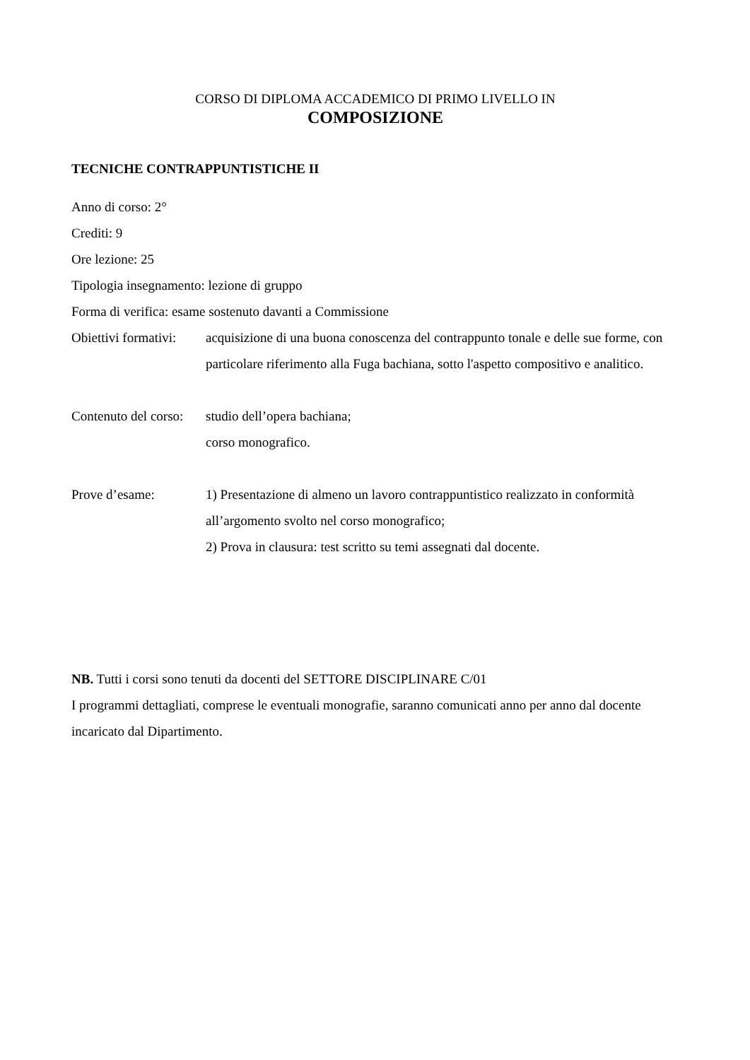CORSO DI DIPLOMA ACCADEMICO DI PRIMO LIVELLO IN
COMPOSIZIONE
TECNICHE CONTRAPPUNTISTICHE II
Anno di corso: 2°
Crediti: 9
Ore lezione: 25
Tipologia insegnamento: lezione di gruppo
Forma di verifica: esame sostenuto davanti a Commissione
Obiettivi formativi:
acquisizione di una buona conoscenza del contrappunto tonale e delle sue forme, con particolare riferimento alla Fuga bachiana, sotto l'aspetto compositivo e analitico.
Contenuto del corso:
studio dell’opera bachiana;
corso monografico.
Prove d’esame: 1) Presentazione di almeno un lavoro contrappuntistico realizzato in conformità all’argomento svolto nel corso monografico;
2) Prova in clausura: test scritto su temi assegnati dal docente.
NB. Tutti i corsi sono tenuti da docenti del SETTORE DISCIPLINARE C/01
I programmi dettagliati, comprese le eventuali monografie, saranno comunicati anno per anno dal docente incaricato dal Dipartimento.